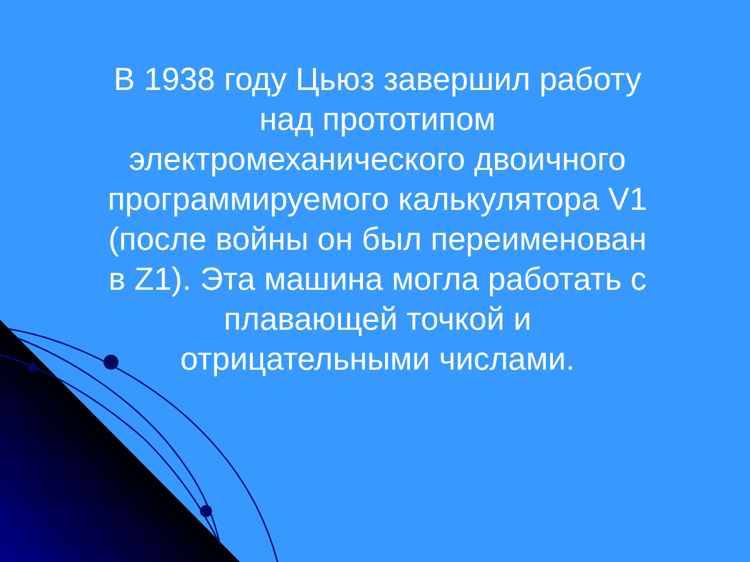В 1938 году Цьюз завершил работу над прототипом электромеханического двоичного программируемого калькулятора V1 (после войны он был переименован в Z1). Эта машина могла работать с плавающей точкой и отрицательными числами.